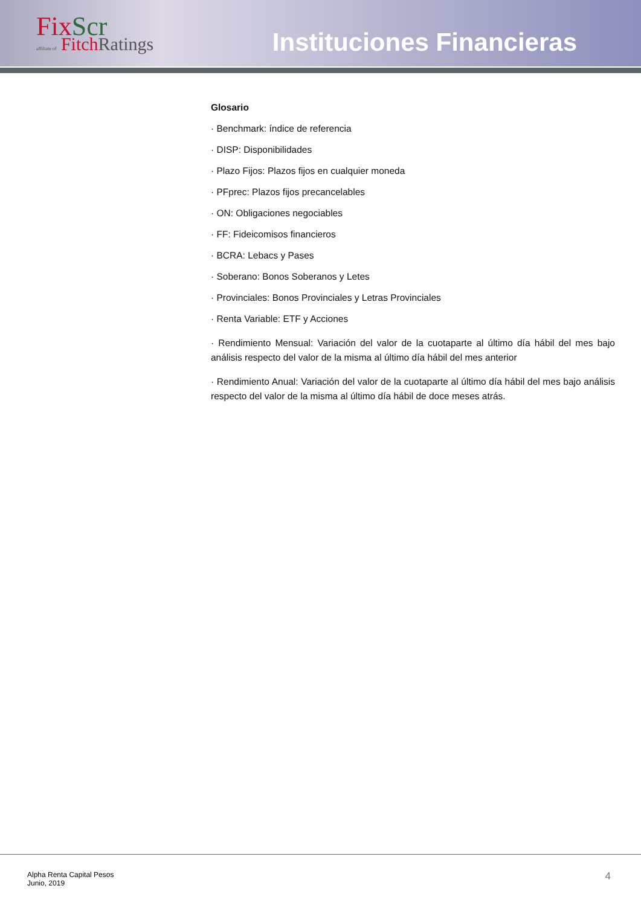Fix Scr
affiliate of Fitch Ratings
Instituciones Financieras
Glosario
· Benchmark: índice de referencia
· DISP: Disponibilidades
· Plazo Fijos: Plazos fijos en cualquier moneda
· PFprec: Plazos fijos precancelables
· ON: Obligaciones negociables
· FF: Fideicomisos financieros
· BCRA: Lebacs y Pases
· Soberano: Bonos Soberanos y Letes
· Provinciales: Bonos Provinciales y Letras Provinciales
· Renta Variable: ETF y Acciones
· Rendimiento Mensual: Variación del valor de la cuotaparte al último día hábil del mes bajo análisis respecto del valor de la misma al último día hábil del mes anterior
· Rendimiento Anual: Variación del valor de la cuotaparte al último día hábil del mes bajo análisis respecto del valor de la misma al último día hábil de doce meses atrás.
Alpha Renta Capital Pesos
Junio, 2019
4